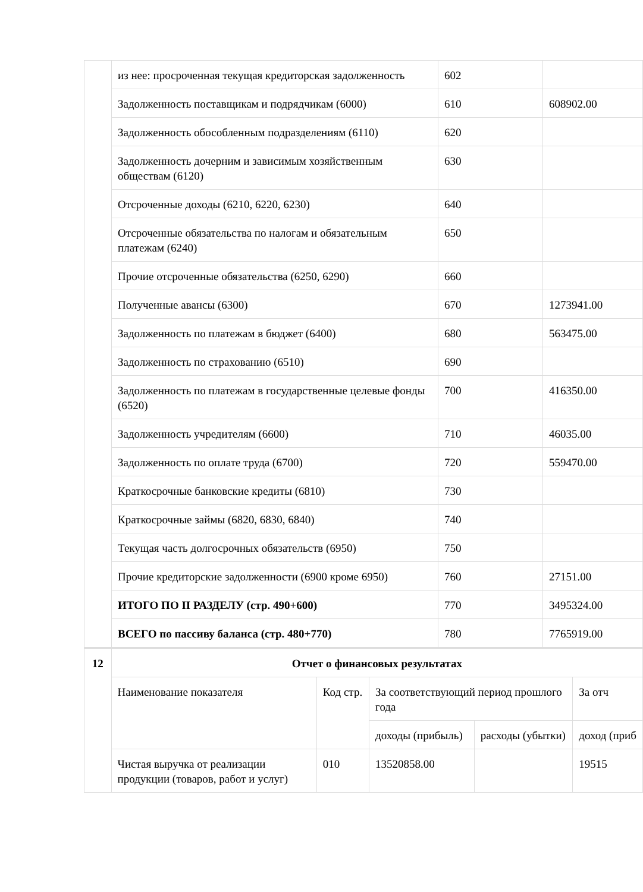| | из нее: просроченная текущая кредиторская задолженность | 602 | |
| | Задолженность поставщикам и подрядчикам (6000) | 610 | 608902.00 |
| | Задолженность обособленным подразделениям (6110) | 620 | |
| | Задолженность дочерним и зависимым хозяйственным обществам (6120) | 630 | |
| | Отсроченные доходы (6210, 6220, 6230) | 640 | |
| | Отсроченные обязательства по налогам и обязательным платежам (6240) | 650 | |
| | Прочие отсроченные обязательства (6250, 6290) | 660 | |
| | Полученные авансы (6300) | 670 | 1273941.00 |
| | Задолженность по платежам в бюджет (6400) | 680 | 563475.00 |
| | Задолженность по страхованию (6510) | 690 | |
| | Задолженность по платежам в государственные целевые фонды (6520) | 700 | 416350.00 |
| | Задолженность учредителям (6600) | 710 | 46035.00 |
| | Задолженность по оплате труда (6700) | 720 | 559470.00 |
| | Краткосрочные банковские кредиты (6810) | 730 | |
| | Краткосрочные займы (6820, 6830, 6840) | 740 | |
| | Текущая часть долгосрочных обязательств (6950) | 750 | |
| | Прочие кредиторские задолженности (6900 кроме 6950) | 760 | 27151.00 |
| | ИТОГО ПО II РАЗДЕЛУ (стр. 490+600) | 770 | 3495324.00 |
| | ВСЕГО по пассиву баланса (стр. 480+770) | 780 | 7765919.00 |
| 12 | Отчет о финансовых результатах | | | | |
| | Наименование показателя | Код стр. | За соответствующий период прошлого года | | За отч |
| | | | доходы (прибыль) | расходы (убытки) | доход (приб |
| | Чистая выручка от реализации продукции (товаров, работ и услуг) | 010 | 13520858.00 | | 19515 |